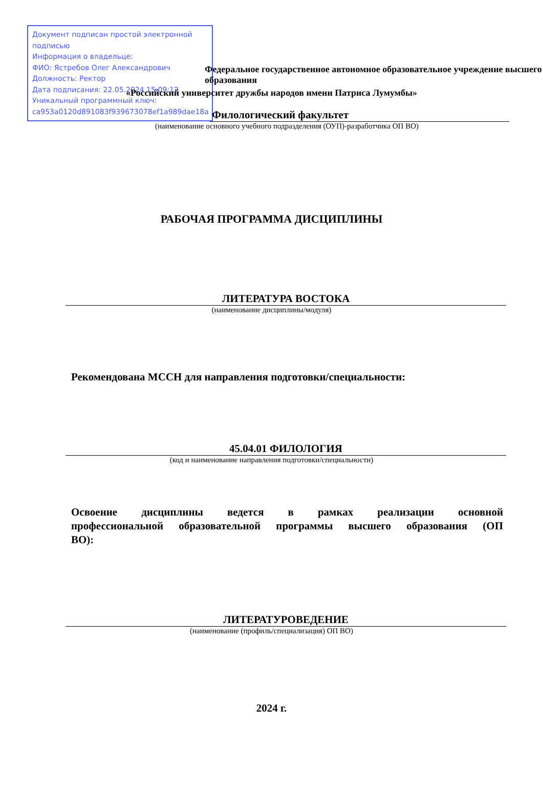Документ подписан простой электронной подписью
Информация о владельце:
ФИО: Ястребов Олег Александрович
Должность: Ректор
Дата подписания: 22.05.2024 15:09:12
Уникальный программный ключ:
ca953a0120d891083f939673078ef1a989dae18a
Федеральное государственное автономное образовательное учреждение высшего образования
«Российский университет дружбы народов имени Патриса Лумумбы»
Филологический факультет
(наименование основного учебного подразделения (ОУП)-разработчика ОП ВО)
РАБОЧАЯ ПРОГРАММА ДИСЦИПЛИНЫ
ЛИТЕРАТУРА ВОСТОКА
(наименование дисциплины/модуля)
Рекомендована МССН для направления подготовки/специальности:
45.04.01 ФИЛОЛОГИЯ
(код и наименование направления подготовки/специальности)
Освоение дисциплины ведется в рамках реализации основной профессиональной образовательной программы высшего образования (ОП ВО):
ЛИТЕРАТУРОВЕДЕНИЕ
(наименование (профиль/специализация) ОП ВО)
2024 г.